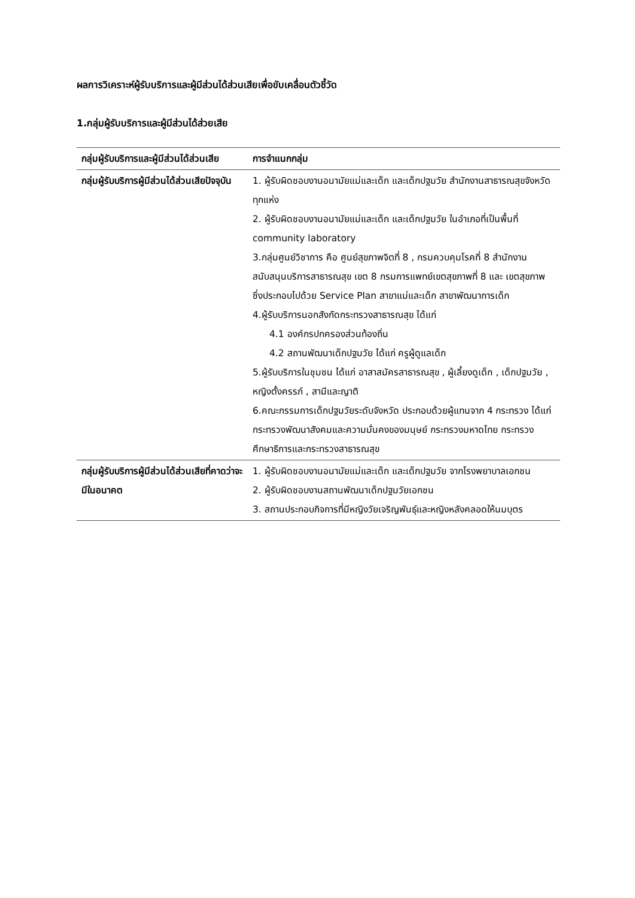ผลการวิเคราะห์ผู้รับบริการและผู้มีส่วนได้ส่วนเสียเพื่อขับเคลื่อนตัวชี้วัด
1.กลุ่มผู้รับบริการและผู้มีส่วนได้ส่วยเสีย
| กลุ่มผู้รับบริการและผู้มีส่วนได้ส่วนเสีย | การจำแนกกลุ่ม |
| --- | --- |
| กลุ่มผู้รับบริการผู้มีส่วนได้ส่วนเสียปัจจุบัน | 1. ผู้รับผิดชอบงานอนามัยแม่และเด็ก และเด็กปฐมวัย สำนักงานสาธารณสุขจังหวัดทุกแห่ง 2. ผู้รับผิดชอบงานอนามัยแม่และเด็ก และเด็กปฐมวัย ในอำเภอที่เป็นพื้นที่ community laboratory 3.กลุ่มศูนย์วิชาการ คือ ศูนย์สุขภาพจิตที่ 8 , กรมควบคุมโรคที่ 8 สำนักงานสนับสนุนบริการสาธารณสุข เขต 8 กรมการแพทย์เขตสุขภาพที่ 8 และ เขตสุขภาพ ซึ่งประกอบไปด้วย Service Plan สาขาแม่และเด็ก สาขาพัฒนาการเด็ก 4.ผู้รับบริการนอกสังกัดกระทรวงสาธารณสุข ได้แก่ 4.1 องค์กรปกครองส่วนท้องถิ่น 4.2 สถานพัฒนาเด็กปฐมวัย ได้แก่ ครูผู้ดูแลเด็ก 5.ผู้รับบริการในชุมชน ได้แก่ อาสาสมัครสาธารณสุข , ผู้เลี้ยงดูเด็ก , เด็กปฐมวัย , หญิงตั้งครรภ์ , สามีและญาติ 6.คณะกรรมการเด็กปฐมวัยระดับจังหวัด ประกอบด้วยผู้แทนจาก 4 กระทรวง ได้แก่ กระทรวงพัฒนาสังคมและความมั่นคงของมนุษย์ กระทรวงมหาดไทย กระทรวงศึกษาธิการและกระทรวงสาธารณสุข |
| กลุ่มผู้รับบริการผู้มีส่วนได้ส่วนเสียที่คาดว่าจะมีในอนาคต | 1. ผู้รับผิดชอบงานอนามัยแม่และเด็ก และเด็กปฐมวัย จากโรงพยาบาลเอกชน 2. ผู้รับผิดชอบงานสถานพัฒนาเด็กปฐมวัยเอกชน 3. สถานประกอบกิจการที่มีหญิงวัยเจริญพันธุ์และหญิงหลังคลอดให้นมบุตร |